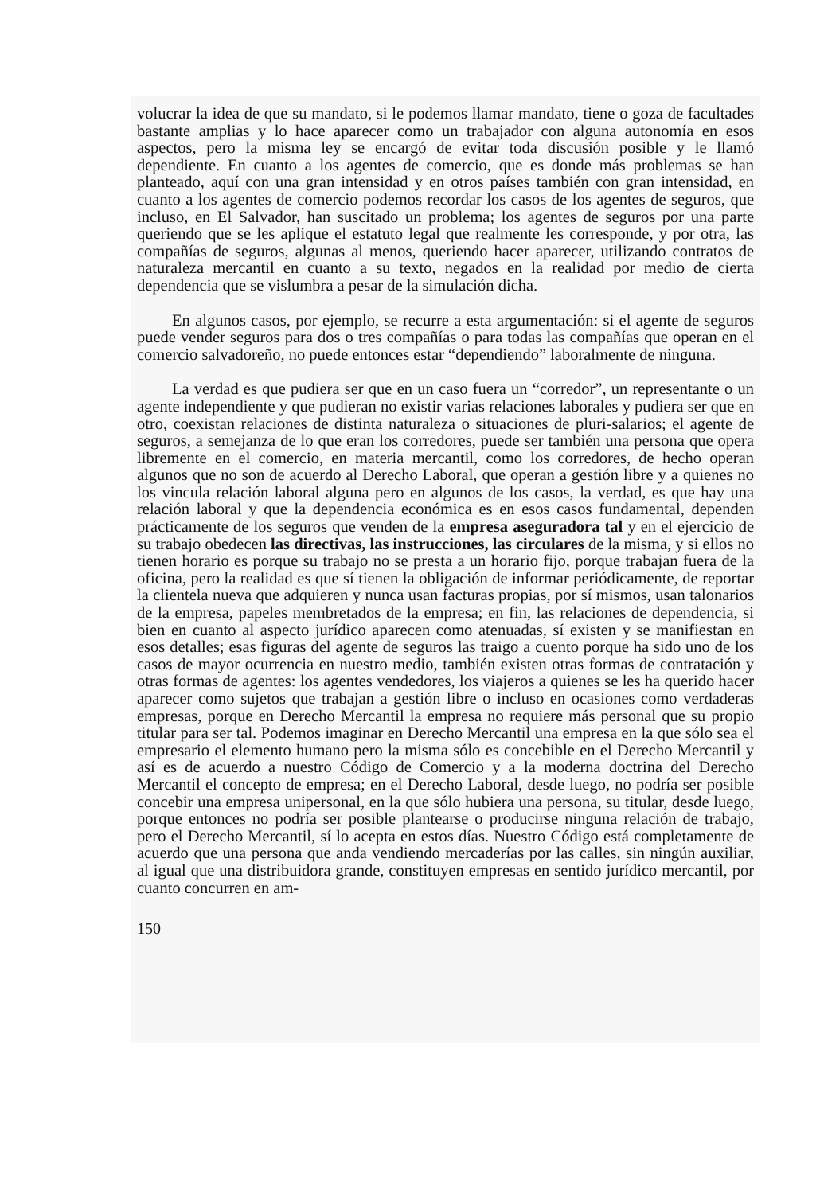volucrar la idea de que su mandato, si le podemos llamar mandato, tiene o goza de facultades bastante amplias y lo hace aparecer como un trabajador con alguna autonomía en esos aspectos, pero la misma ley se encargó de evitar toda discusión posible y le llamó dependiente. En cuanto a los agentes de comercio, que es donde más problemas se han planteado, aquí con una gran intensidad y en otros países también con gran intensidad, en cuanto a los agentes de comercio podemos recordar los casos de los agentes de seguros, que incluso, en El Salvador, han suscitado un problema; los agentes de seguros por una parte queriendo que se les aplique el estatuto legal que realmente les corresponde, y por otra, las compañías de seguros, algunas al menos, queriendo hacer aparecer, utilizando contratos de naturaleza mercantil en cuanto a su texto, negados en la realidad por medio de cierta dependencia que se vislumbra a pesar de la simulación dicha.
En algunos casos, por ejemplo, se recurre a esta argumentación: si el agente de seguros puede vender seguros para dos o tres compañías o para todas las compañías que operan en el comercio salvadoreño, no puede entonces estar “dependiendo” laboralmente de ninguna.
La verdad es que pudiera ser que en un caso fuera un “corredor”, un representante o un agente independiente y que pudieran no existir varias relaciones laborales y pudiera ser que en otro, coexistan relaciones de distinta naturaleza o situaciones de pluri-salarios; el agente de seguros, a semejanza de lo que eran los corredores, puede ser también una persona que opera libremente en el comercio, en materia mercantil, como los corredores, de hecho operan algunos que no son de acuerdo al Derecho Laboral, que operan a gestión libre y a quienes no los vincula relación laboral alguna pero en algunos de los casos, la verdad, es que hay una relación laboral y que la dependencia económica es en esos casos fundamental, dependen prácticamente de los seguros que venden de la empresa aseguradora tal y en el ejercicio de su trabajo obedecen las directivas, las instrucciones, las circulares de la misma, y si ellos no tienen horario es porque su trabajo no se presta a un horario fijo, porque trabajan fuera de la oficina, pero la realidad es que sí tienen la obligación de informar periódicamente, de reportar la clientela nueva que adquieren y nunca usan facturas propias, por sí mismos, usan talonarios de la empresa, papeles membretados de la empresa; en fin, las relaciones de dependencia, si bien en cuanto al aspecto jurídico aparecen como atenuadas, sí existen y se manifiestan en esos detalles; esas figuras del agente de seguros las traigo a cuento porque ha sido uno de los casos de mayor ocurrencia en nuestro medio, también existen otras formas de contratación y otras formas de agentes: los agentes vendedores, los viajeros a quienes se les ha querido hacer aparecer como sujetos que trabajan a gestión libre o incluso en ocasiones como verdaderas empresas, porque en Derecho Mercantil la empresa no requiere más personal que su propio titular para ser tal. Podemos imaginar en Derecho Mercantil una empresa en la que sólo sea el empresario el elemento humano pero la misma sólo es concebible en el Derecho Mercantil y así es de acuerdo a nuestro Código de Comercio y a la moderna doctrina del Derecho Mercantil el concepto de empresa; en el Derecho Laboral, desde luego, no podría ser posible concebir una empresa unipersonal, en la que sólo hubiera una persona, su titular, desde luego, porque entonces no podría ser posible plantearse o producirse ninguna relación de trabajo, pero el Derecho Mercantil, sí lo acepta en estos días. Nuestro Código está completamente de acuerdo que una persona que anda vendiendo mercaderías por las calles, sin ningún auxiliar, al igual que una distribuidora grande, constituyen empresas en sentido jurídico mercantil, por cuanto concurren en am-
150